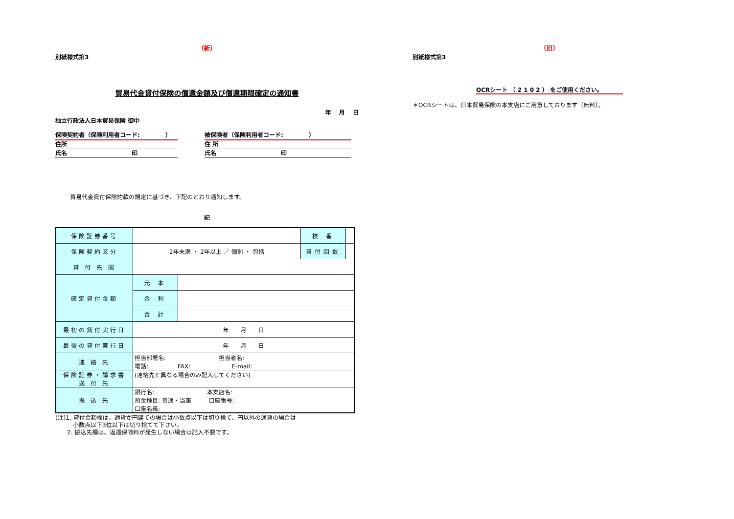（新）
別紙様式第3
貿易代金貸付保険の償還金額及び償還期限確定の通知書
年　 月　 日
独立行政法人日本貿易保険 御中
保険契約者（保険利用者コード: 　　　　）
住所
氏名　　　　　　　　　　　印
被保険者（保険利用者コード: 　　　　）
住 所
氏名　　　　　　　　　　　印
貿易代金貸付保険約款の規定に基づき、下記のとおり通知します。
記
| 保険証券番号 | | | 枝 番 | |
| 保険契約区分 | 2年未満 ・ 2年以上 ／ 個別 ・ 包括 | | 貸付回数 | |
| 貸 付 先 国 | | | | |
| 確定貸付金額 | 元 本 | | | |
| | 金 利 | | | |
| | 合 計 | | | |
| 最初の貸付実行日 | 年 月 日 | | | |
| 最後の貸付実行日 | 年 月 日 | | | |
| 連 絡 先 | 担当部署名: 担当者名: 電話: FAX: E-mail: | | | |
| 保険証券・請求書 送 付 先 | (連絡先と異なる場合のみ記入してください) | | | |
| 振 込 先 | 銀行名: 本支店名: 預金種目: 普通・当座 口座番号: 口座名義: | | | |
(注)1. 貸付金額欄は、通貨が円建ての場合は小数点以下は切り捨て、円以外の通貨の場合は
　　　小数点以下3位以下は切り捨てて下さい。
　　2. 振込先欄は、返還保険料が発生しない場合は記入不要です。
（旧）
別紙様式第3
OCRシート （ 2 1 0 2 ） をご使用ください。
＊OCRシートは、日本貿易保険の本支店にご用意しております（無料）。